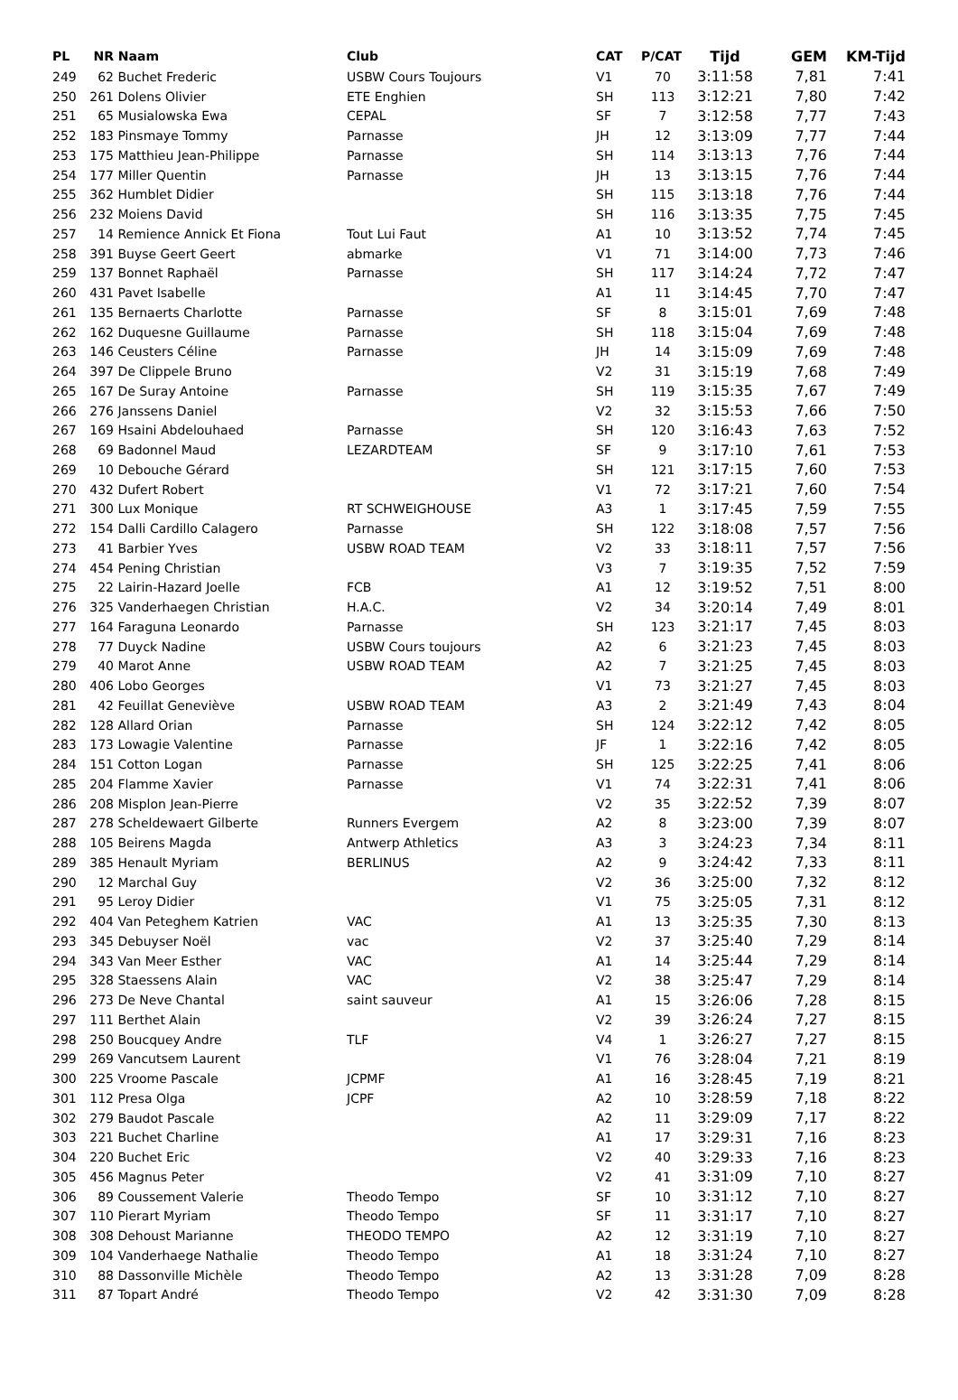| PL | NR | Naam | Club | CAT | P/CAT | Tijd | GEM | KM-Tijd |
| --- | --- | --- | --- | --- | --- | --- | --- | --- |
| 249 | 62 | Buchet Frederic | USBW Cours Toujours | V1 | 70 | 3:11:58 | 7,81 | 7:41 |
| 250 | 261 | Dolens Olivier | ETE Enghien | SH | 113 | 3:12:21 | 7,80 | 7:42 |
| 251 | 65 | Musialowska Ewa | CEPAL | SF | 7 | 3:12:58 | 7,77 | 7:43 |
| 252 | 183 | Pinsmaye Tommy | Parnasse | JH | 12 | 3:13:09 | 7,77 | 7:44 |
| 253 | 175 | Matthieu Jean-Philippe | Parnasse | SH | 114 | 3:13:13 | 7,76 | 7:44 |
| 254 | 177 | Miller Quentin | Parnasse | JH | 13 | 3:13:15 | 7,76 | 7:44 |
| 255 | 362 | Humblet Didier | | SH | 115 | 3:13:18 | 7,76 | 7:44 |
| 256 | 232 | Moiens David | | SH | 116 | 3:13:35 | 7,75 | 7:45 |
| 257 | 14 | Remience Annick Et Fiona | Tout Lui Faut | A1 | 10 | 3:13:52 | 7,74 | 7:45 |
| 258 | 391 | Buyse Geert Geert | abmarke | V1 | 71 | 3:14:00 | 7,73 | 7:46 |
| 259 | 137 | Bonnet Raphaël | Parnasse | SH | 117 | 3:14:24 | 7,72 | 7:47 |
| 260 | 431 | Pavet Isabelle | | A1 | 11 | 3:14:45 | 7,70 | 7:47 |
| 261 | 135 | Bernaerts Charlotte | Parnasse | SF | 8 | 3:15:01 | 7,69 | 7:48 |
| 262 | 162 | Duquesne Guillaume | Parnasse | SH | 118 | 3:15:04 | 7,69 | 7:48 |
| 263 | 146 | Ceusters Céline | Parnasse | JH | 14 | 3:15:09 | 7,69 | 7:48 |
| 264 | 397 | De Clippele Bruno | | V2 | 31 | 3:15:19 | 7,68 | 7:49 |
| 265 | 167 | De Suray Antoine | Parnasse | SH | 119 | 3:15:35 | 7,67 | 7:49 |
| 266 | 276 | Janssens Daniel | | V2 | 32 | 3:15:53 | 7,66 | 7:50 |
| 267 | 169 | Hsaini Abdelouhaed | Parnasse | SH | 120 | 3:16:43 | 7,63 | 7:52 |
| 268 | 69 | Badonnel Maud | LEZARDTEAM | SF | 9 | 3:17:10 | 7,61 | 7:53 |
| 269 | 10 | Debouche Gérard | | SH | 121 | 3:17:15 | 7,60 | 7:53 |
| 270 | 432 | Dufert Robert | | V1 | 72 | 3:17:21 | 7,60 | 7:54 |
| 271 | 300 | Lux Monique | RT SCHWEIGHOUSE | A3 | 1 | 3:17:45 | 7,59 | 7:55 |
| 272 | 154 | Dalli Cardillo Calagero | Parnasse | SH | 122 | 3:18:08 | 7,57 | 7:56 |
| 273 | 41 | Barbier Yves | USBW ROAD TEAM | V2 | 33 | 3:18:11 | 7,57 | 7:56 |
| 274 | 454 | Pening Christian | | V3 | 7 | 3:19:35 | 7,52 | 7:59 |
| 275 | 22 | Lairin-Hazard Joelle | FCB | A1 | 12 | 3:19:52 | 7,51 | 8:00 |
| 276 | 325 | Vanderhaegen Christian | H.A.C. | V2 | 34 | 3:20:14 | 7,49 | 8:01 |
| 277 | 164 | Faraguna Leonardo | Parnasse | SH | 123 | 3:21:17 | 7,45 | 8:03 |
| 278 | 77 | Duyck Nadine | USBW Cours toujours | A2 | 6 | 3:21:23 | 7,45 | 8:03 |
| 279 | 40 | Marot Anne | USBW ROAD TEAM | A2 | 7 | 3:21:25 | 7,45 | 8:03 |
| 280 | 406 | Lobo Georges | | V1 | 73 | 3:21:27 | 7,45 | 8:03 |
| 281 | 42 | Feuillat Geneviève | USBW ROAD TEAM | A3 | 2 | 3:21:49 | 7,43 | 8:04 |
| 282 | 128 | Allard Orian | Parnasse | SH | 124 | 3:22:12 | 7,42 | 8:05 |
| 283 | 173 | Lowagie Valentine | Parnasse | JF | 1 | 3:22:16 | 7,42 | 8:05 |
| 284 | 151 | Cotton Logan | Parnasse | SH | 125 | 3:22:25 | 7,41 | 8:06 |
| 285 | 204 | Flamme Xavier | Parnasse | V1 | 74 | 3:22:31 | 7,41 | 8:06 |
| 286 | 208 | Misplon Jean-Pierre | | V2 | 35 | 3:22:52 | 7,39 | 8:07 |
| 287 | 278 | Scheldewaert Gilberte | Runners Evergem | A2 | 8 | 3:23:00 | 7,39 | 8:07 |
| 288 | 105 | Beirens Magda | Antwerp Athletics | A3 | 3 | 3:24:23 | 7,34 | 8:11 |
| 289 | 385 | Henault Myriam | BERLINUS | A2 | 9 | 3:24:42 | 7,33 | 8:11 |
| 290 | 12 | Marchal Guy | | V2 | 36 | 3:25:00 | 7,32 | 8:12 |
| 291 | 95 | Leroy Didier | | V1 | 75 | 3:25:05 | 7,31 | 8:12 |
| 292 | 404 | Van Peteghem Katrien | VAC | A1 | 13 | 3:25:35 | 7,30 | 8:13 |
| 293 | 345 | Debuyser Noël | vac | V2 | 37 | 3:25:40 | 7,29 | 8:14 |
| 294 | 343 | Van Meer Esther | VAC | A1 | 14 | 3:25:44 | 7,29 | 8:14 |
| 295 | 328 | Staessens Alain | VAC | V2 | 38 | 3:25:47 | 7,29 | 8:14 |
| 296 | 273 | De Neve Chantal | saint sauveur | A1 | 15 | 3:26:06 | 7,28 | 8:15 |
| 297 | 111 | Berthet Alain | | V2 | 39 | 3:26:24 | 7,27 | 8:15 |
| 298 | 250 | Boucquey Andre | TLF | V4 | 1 | 3:26:27 | 7,27 | 8:15 |
| 299 | 269 | Vancutsem Laurent | | V1 | 76 | 3:28:04 | 7,21 | 8:19 |
| 300 | 225 | Vroome Pascale | JCPMF | A1 | 16 | 3:28:45 | 7,19 | 8:21 |
| 301 | 112 | Presa Olga | JCPF | A2 | 10 | 3:28:59 | 7,18 | 8:22 |
| 302 | 279 | Baudot Pascale | | A2 | 11 | 3:29:09 | 7,17 | 8:22 |
| 303 | 221 | Buchet Charline | | A1 | 17 | 3:29:31 | 7,16 | 8:23 |
| 304 | 220 | Buchet Eric | | V2 | 40 | 3:29:33 | 7,16 | 8:23 |
| 305 | 456 | Magnus Peter | | V2 | 41 | 3:31:09 | 7,10 | 8:27 |
| 306 | 89 | Coussement Valerie | Theodo Tempo | SF | 10 | 3:31:12 | 7,10 | 8:27 |
| 307 | 110 | Pierart Myriam | Theodo Tempo | SF | 11 | 3:31:17 | 7,10 | 8:27 |
| 308 | 308 | Dehoust Marianne | THEODO TEMPO | A2 | 12 | 3:31:19 | 7,10 | 8:27 |
| 309 | 104 | Vanderhaege Nathalie | Theodo Tempo | A1 | 18 | 3:31:24 | 7,10 | 8:27 |
| 310 | 88 | Dassonville Michèle | Theodo Tempo | A2 | 13 | 3:31:28 | 7,09 | 8:28 |
| 311 | 87 | Topart André | Theodo Tempo | V2 | 42 | 3:31:30 | 7,09 | 8:28 |